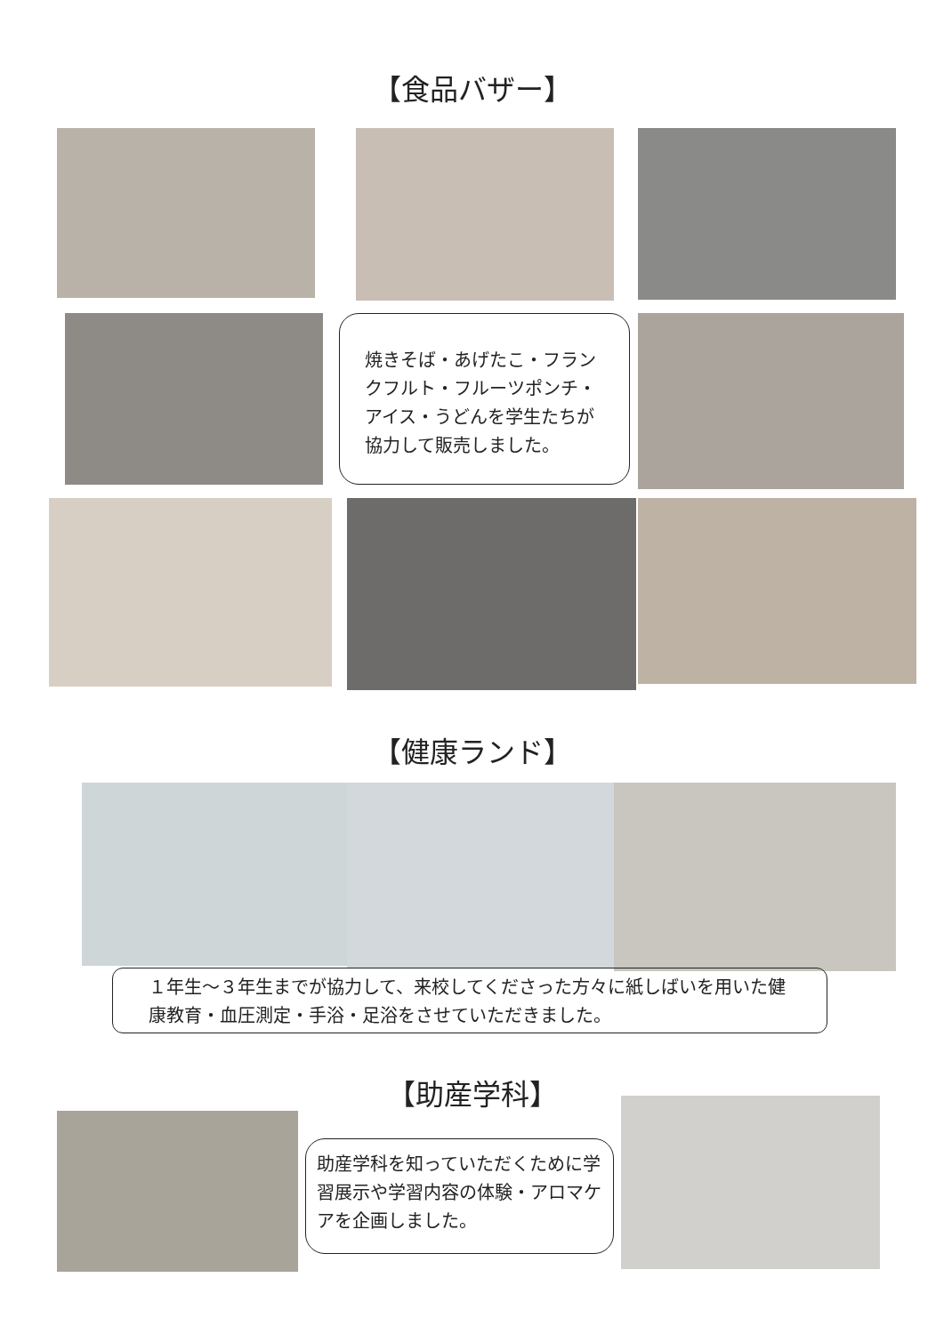【食品バザー】
焼きそば・あげたこ・フランクフルト・フルーツポンチ・アイス・うどんを学生たちが協力して販売しました。
【健康ランド】
１年生～３年生までが協力して、来校してくださった方々に紙しばいを用いた健康教育・血圧測定・手浴・足浴をさせていただきました。
【助産学科】
助産学科を知っていただくために学習展示や学習内容の体験・アロマケアを企画しました。